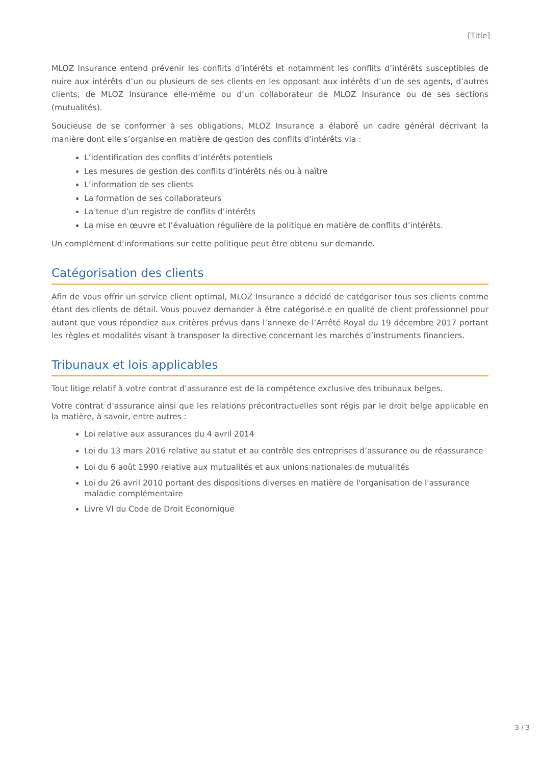[Title]
MLOZ Insurance entend prévenir les conflits d’intérêts et notamment les conflits d’intérêts susceptibles de nuire aux intérêts d’un ou plusieurs de ses clients en les opposant aux intérêts d’un de ses agents, d’autres clients, de MLOZ Insurance elle-même ou d’un collaborateur de MLOZ Insurance ou de ses sections (mutualités).
Soucieuse de se conformer à ses obligations, MLOZ Insurance a élaboré un cadre général décrivant la manière dont elle s’organise en matière de gestion des conflits d’intérêts via :
L’identification des conflits d’intérêts potentiels
Les mesures de gestion des conflits d’intérêts nés ou à naître
L’information de ses clients
La formation de ses collaborateurs
La tenue d’un registre de conflits d’intérêts
La mise en œuvre et l’évaluation régulière de la politique en matière de conflits d’intérêts.
Un complément d'informations sur cette politique peut être obtenu sur demande.
Catégorisation des clients
Afin de vous offrir un service client optimal, MLOZ Insurance a décidé de catégoriser tous ses clients comme étant des clients de détail. Vous pouvez demander à être catégorisé.e en qualité de client professionnel pour autant que vous répondiez aux critères prévus dans l’annexe de l’Arrêté Royal du 19 décembre 2017 portant les règles et modalités visant à transposer la directive concernant les marchés d’instruments financiers.
Tribunaux et lois applicables
Tout litige relatif à votre contrat d’assurance est de la compétence exclusive des tribunaux belges.
Votre contrat d’assurance ainsi que les relations précontractuelles sont régis par le droit belge applicable en la matière, à savoir, entre autres :
Loi relative aux assurances du 4 avril 2014
Loi du 13 mars 2016 relative au statut et au contrôle des entreprises d’assurance ou de réassurance
Loi du 6 août 1990 relative aux mutualités et aux unions nationales de mutualités
Loi du 26 avril 2010 portant des dispositions diverses en matière de l'organisation de l'assurance maladie complémentaire
Livre VI du Code de Droit Economique
3 / 3